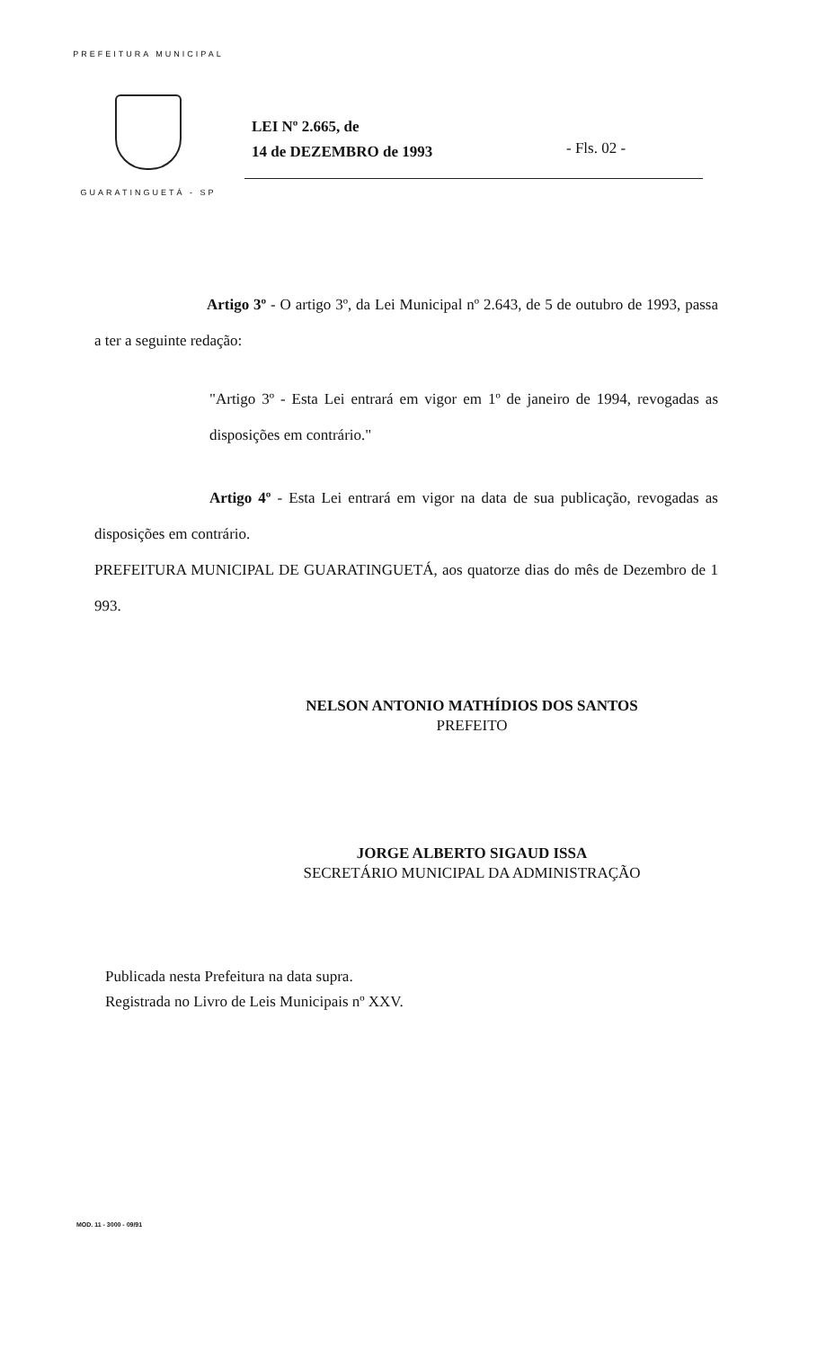PREFEITURA MUNICIPAL
GUARATINGUETÁ - SP
LEI Nº 2.665, de
14 de DEZEMBRO de 1993
- Fls. 02 -
Artigo 3º - O artigo 3º, da Lei Municipal nº 2.643, de 5 de outubro de 1993, passa a ter a seguinte redação:
"Artigo 3º - Esta Lei entrará em vigor em 1º de janeiro de 1994, revogadas as disposições em contrário."
Artigo 4º - Esta Lei entrará em vigor na data de sua publicação, revogadas as disposições em contrário.
PREFEITURA MUNICIPAL DE GUARATINGUETÁ, aos quatorze dias do mês de Dezembro de 1 993.
NELSON ANTONIO MATHÍDIOS DOS SANTOS
PREFEITO
JORGE ALBERTO SIGAUD ISSA
SECRETÁRIO MUNICIPAL DA ADMINISTRAÇÃO
Publicada nesta Prefeitura na data supra.
Registrada no Livro de Leis Municipais nº XXV.
MOD. 11 - 3000 - 09/91